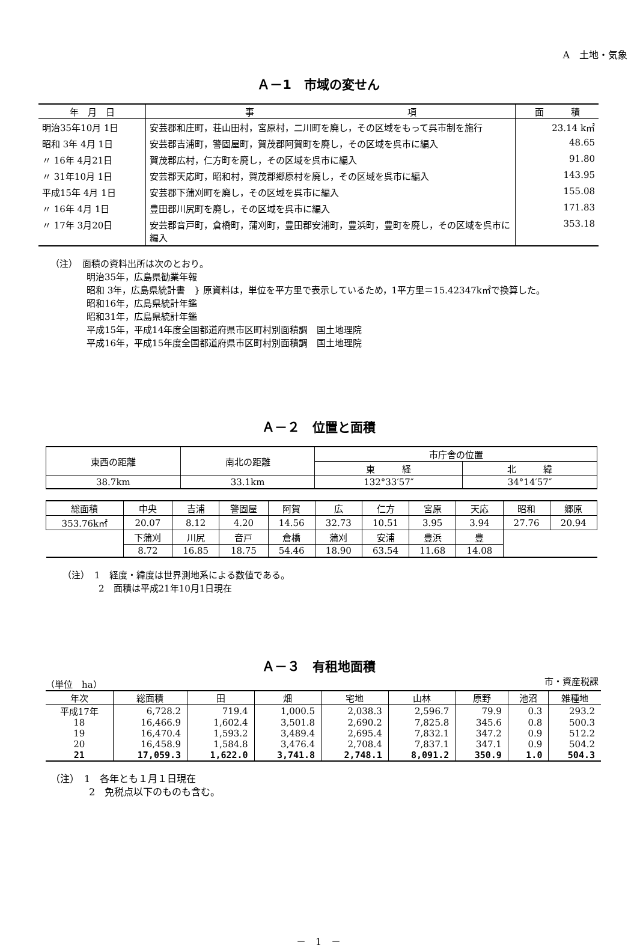A　土地・気象
Ａ－1　市域の変せん
| 年 月 日 | 事 項 | 面 積 |
| --- | --- | --- |
| 明治35年10月 1日 | 安芸郡和庄町，荘山田村，宮原村，二川町を廃し，その区域をもって呉市制を施行 | 23.14 k㎡ |
| 昭和 3年 4月 1日 | 安芸郡吉浦町，警固屋町，賀茂郡阿賀町を廃し，その区域を呉市に編入 | 48.65 |
| 〃 16年 4月21日 | 賀茂郡広村，仁方町を廃し，その区域を呉市に編入 | 91.80 |
| 〃 31年10月 1日 | 安芸郡天応町，昭和村，賀茂郡郷原村を廃し，その区域を呉市に編入 | 143.95 |
| 平成15年 4月 1日 | 安芸郡下蒲刈町を廃し，その区域を呉市に編入 | 155.08 |
| 〃 16年 4月 1日 | 豊田郡川尻町を廃し，その区域を呉市に編入 | 171.83 |
| 〃 17年 3月20日 | 安芸郡音戸町，倉橋町，蒲刈町，豊田郡安浦町，豊浜町，豊町を廃し，その区域を呉市に編入 | 353.18 |
（注）　面積の資料出所は次のとおり。
明治35年，広島県勧業年報
昭和 3年，広島県統計書　} 原資料は，単位を平方里で表示しているため，1平方里＝15.42347k㎡で換算した。
昭和16年，広島県統計年鑑
昭和31年，広島県統計年鑑
平成15年，平成14年度全国都道府県市区町村別面積調　国土地理院
平成16年，平成15年度全国都道府県市区町村別面積調　国土地理院
Ａ－２　位置と面積
| 東西の距離 | 南北の距離 | 市庁舎の位置 | |
| --- | --- | --- | --- |
| | | 東 経 | 北 緯 |
| 38.7km | 33.1km | 132°33′57″ | 34°14′57″ |
| 総面積 | 中央 | 吉浦 | 警固屋 | 阿賀 | 広 | 仁方 | 宮原 | 天応 | 昭和 | 郷原 |
| --- | --- | --- | --- | --- | --- | --- | --- | --- | --- | --- |
| 353.76k㎡ | 20.07 | 8.12 | 4.20 | 14.56 | 32.73 | 10.51 | 3.95 | 3.94 | 27.76 | 20.94 |
| | 下蒲刈 | 川尻 | 音戸 | 倉橋 | 蒲刈 | 安浦 | 豊浜 | 豊 | | |
| | 8.72 | 16.85 | 18.75 | 54.46 | 18.90 | 63.54 | 11.68 | 14.08 | | |
（注）　1　経度・緯度は世界測地系による数値である。
　　　　2　面積は平成21年10月1日現在
Ａ－３　有租地面積
（単位　ha） 市・資産税課
| 年次 | 総面積 | 田 | 畑 | 宅地 | 山林 | 原野 | 池沼 | 雑種地 |
| --- | --- | --- | --- | --- | --- | --- | --- | --- |
| 平成17年 | 6,728.2 | 719.4 | 1,000.5 | 2,038.3 | 2,596.7 | 79.9 | 0.3 | 293.2 |
| 18 | 16,466.9 | 1,602.4 | 3,501.8 | 2,690.2 | 7,825.8 | 345.6 | 0.8 | 500.3 |
| 19 | 16,470.4 | 1,593.2 | 3,489.4 | 2,695.4 | 7,832.1 | 347.2 | 0.9 | 512.2 |
| 20 | 16,458.9 | 1,584.8 | 3,476.4 | 2,708.4 | 7,837.1 | 347.1 | 0.9 | 504.2 |
| 21 | 17,059.3 | 1,622.0 | 3,741.8 | 2,748.1 | 8,091.2 | 350.9 | 1.0 | 504.3 |
（注）　1　各年とも１月１日現在
　　　　2　免税点以下のものも含む。
－　1　－